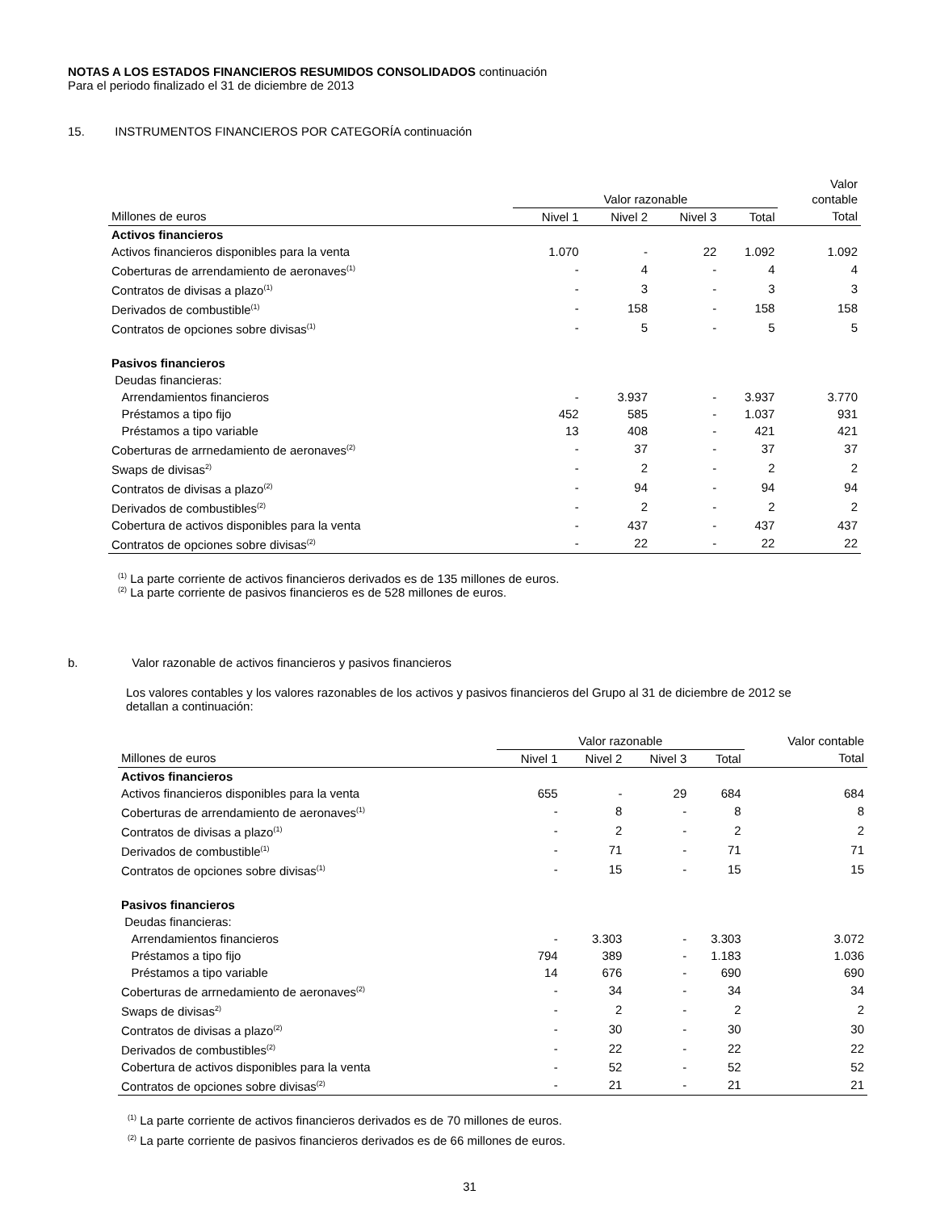NOTAS A LOS ESTADOS FINANCIEROS RESUMIDOS CONSOLIDADOS continuación
Para el periodo finalizado el 31 de diciembre de 2013
15. INSTRUMENTOS FINANCIEROS POR CATEGORÍA continuación
| | Valor razonable | | | | Valor contable |
| --- | --- | --- | --- | --- | --- |
| Millones de euros | Nivel 1 | Nivel 2 | Nivel 3 | Total | Total |
| Activos financieros | | | | | |
| Activos financieros disponibles para la venta | 1.070 | - | 22 | 1.092 | 1.092 |
| Coberturas de arrendamiento de aeronaves<sup>(1)</sup> | - | 4 | - | 4 | 4 |
| Contratos de divisas a plazo<sup>(1)</sup> | - | 3 | - | 3 | 3 |
| Derivados de combustible<sup>(1)</sup> | - | 158 | - | 158 | 158 |
| Contratos de opciones sobre divisas<sup>(1)</sup> | - | 5 | - | 5 | 5 |
| Pasivos financieros | | | | | |
| Deudas financieras: | | | | | |
| Arrendamientos financieros | - | 3.937 | - | 3.937 | 3.770 |
| Préstamos a tipo fijo | 452 | 585 | - | 1.037 | 931 |
| Préstamos a tipo variable | 13 | 408 | - | 421 | 421 |
| Coberturas de arrnedamiento de aeronaves<sup>(2)</sup> | - | 37 | - | 37 | 37 |
| Swaps de divisas<sup>2)</sup> | - | 2 | - | 2 | 2 |
| Contratos de divisas a plazo<sup>(2)</sup> | - | 94 | - | 94 | 94 |
| Derivados de combustibles<sup>(2)</sup> | - | 2 | - | 2 | 2 |
| Cobertura de activos disponibles para la venta | - | 437 | - | 437 | 437 |
| Contratos de opciones sobre divisas<sup>(2)</sup> | - | 22 | - | 22 | 22 |
<sup>(1)</sup> La parte corriente de activos financieros derivados es de 135 millones de euros.
<sup>(2)</sup> La parte corriente de pasivos financieros es de 528 millones de euros.
b. Valor razonable de activos financieros y pasivos financieros
Los valores contables y los valores razonables de los activos y pasivos financieros del Grupo al 31 de diciembre de 2012 se
detallan a continuación:
| | Valor razonable | | | | Valor contable |
| --- | --- | --- | --- | --- | --- |
| Millones de euros | Nivel 1 | Nivel 2 | Nivel 3 | Total | Total |
| Activos financieros | | | | | |
| Activos financieros disponibles para la venta | 655 | - | 29 | 684 | 684 |
| Coberturas de arrendamiento de aeronaves<sup>(1)</sup> | - | 8 | - | 8 | 8 |
| Contratos de divisas a plazo<sup>(1)</sup> | - | 2 | - | 2 | 2 |
| Derivados de combustible<sup>(1)</sup> | - | 71 | - | 71 | 71 |
| Contratos de opciones sobre divisas<sup>(1)</sup> | - | 15 | - | 15 | 15 |
| Pasivos financieros | | | | | |
| Deudas financieras: | | | | | |
| Arrendamientos financieros | - | 3.303 | - | 3.303 | 3.072 |
| Préstamos a tipo fijo | 794 | 389 | - | 1.183 | 1.036 |
| Préstamos a tipo variable | 14 | 676 | - | 690 | 690 |
| Coberturas de arrnedamiento de aeronaves<sup>(2)</sup> | - | 34 | - | 34 | 34 |
| Swaps de divisas<sup>2)</sup> | - | 2 | - | 2 | 2 |
| Contratos de divisas a plazo<sup>(2)</sup> | - | 30 | - | 30 | 30 |
| Derivados de combustibles<sup>(2)</sup> | - | 22 | - | 22 | 22 |
| Cobertura de activos disponibles para la venta | - | 52 | - | 52 | 52 |
| Contratos de opciones sobre divisas<sup>(2)</sup> | - | 21 | - | 21 | 21 |
<sup>(1)</sup> La parte corriente de activos financieros derivados es de 70 millones de euros.
<sup>(2)</sup> La parte corriente de pasivos financieros derivados es de 66 millones de euros.
31